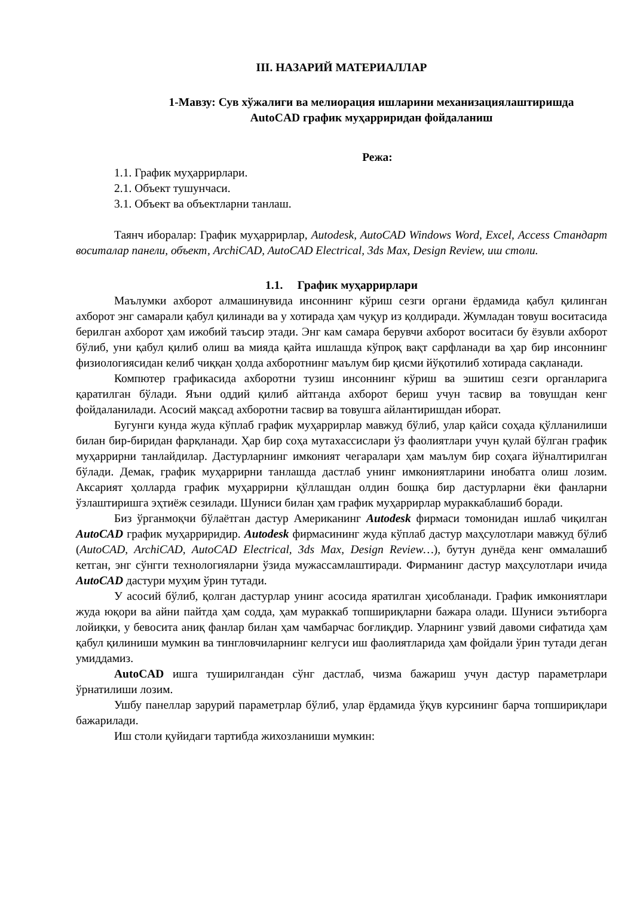III. НАЗАРИЙ МАТЕРИАЛЛАР
1-Мавзу: Сув хўжалиги ва мелиорация ишларини механизациялаштиришда
AutoCAD график муҳарриридан фойдаланиш
Режа:
1.1. График муҳаррирлари.
2.1. Объект тушунчаси.
3.1. Объект ва объектларни танлаш.
Таянч иборалар: График муҳаррирлар, Autodesk, AutoCAD Windows Word, Excel, Access Стандарт воситалар панели, объект, ArchiCAD, AutoCAD Electrical, 3ds Max, Design Review, иш столи.
1.1. График муҳаррирлари
Маълумки ахборот алмашинувида инсоннинг кўриш сезги органи ёрдамида қабул қилинган ахборот энг самарали қабул қилинади ва у хотирада ҳам чуқур из қолдиради. Жумладан товуш воситасида берилган ахборот ҳам ижобий таъсир этади. Энг кам самара берувчи ахборот воситаси бу ёзувли ахборот бўлиб, уни қабул қилиб олиш ва мияда қайта ишлашда кўпроқ вақт сарфланади ва ҳар бир инсоннинг физиологиясидан келиб чиққан ҳолда ахборотнинг маълум бир қисми йўқотилиб хотирада сақланади.
Компютер графикасида ахборотни тузиш инсоннинг кўриш ва эшитиш сезги органларига қаратилган бўлади. Яъни оддий қилиб айтганда ахборот бериш учун тасвир ва товушдан кенг фойдаланилади. Асосий мақсад ахборотни тасвир ва товушга айлантиришдан иборат.
Бугунги кунда жуда кўплаб график муҳаррирлар мавжуд бўлиб, улар қайси соҳада қўлланилиши билан бир-биридан фарқланади. Ҳар бир соҳа мутахассислари ўз фаолиятлари учун қулай бўлган график муҳаррирни танлайдилар. Дастурларнинг имконият чегаралари ҳам маълум бир соҳага йўналтирилган бўлади. Демак, график муҳаррирни танлашда дастлаб унинг имкониятларини инобатга олиш лозим. Аксарият ҳолларда график муҳаррирни қўллашдан олдин бошқа бир дастурларни ёки фанларни ўзлаштиришга эҳтиёж сезилади. Шуниси билан ҳам график муҳаррирлар мураккаблашиб боради.
Биз ўрганмоқчи бўлаётган дастур Американинг Autodesk фирмаси томонидан ишлаб чиқилган AutoCAD график муҳарриридир. Autodesk фирмасининг жуда кўплаб дастур маҳсулотлари мавжуд бўлиб (AutoCAD, ArchiCAD, AutoCAD Electrical, 3ds Max, Design Review…), бутун дунёда кенг оммалашиб кетган, энг сўнгги технологияларни ўзида мужассамлаштиради. Фирманинг дастур маҳсулотлари ичида AutoCAD дастури муҳим ўрин тутади.
У асосий бўлиб, қолган дастурлар унинг асосида яратилган ҳисобланади. График имкониятлари жуда юқори ва айни пайтда ҳам содда, ҳам мураккаб топшириқларни бажара олади. Шуниси эътиборга лойиқки, у бевосита аниқ фанлар билан ҳам чамбарчас боғлиқдир. Уларнинг узвий давоми сифатида ҳам қабул қилиниши мумкин ва тингловчиларнинг келгуси иш фаолиятларида ҳам фойдали ўрин тутади деган умиддамиз.
AutoCAD ишга туширилгандан сўнг дастлаб, чизма бажариш учун дастур параметрлари ўрнатилиши лозим.
Ушбу панеллар зарурий параметрлар бўлиб, улар ёрдамида ўқув курсининг барча топшириқлари бажарилади.
Иш столи қуйидаги тартибда жихозланиши мумкин: